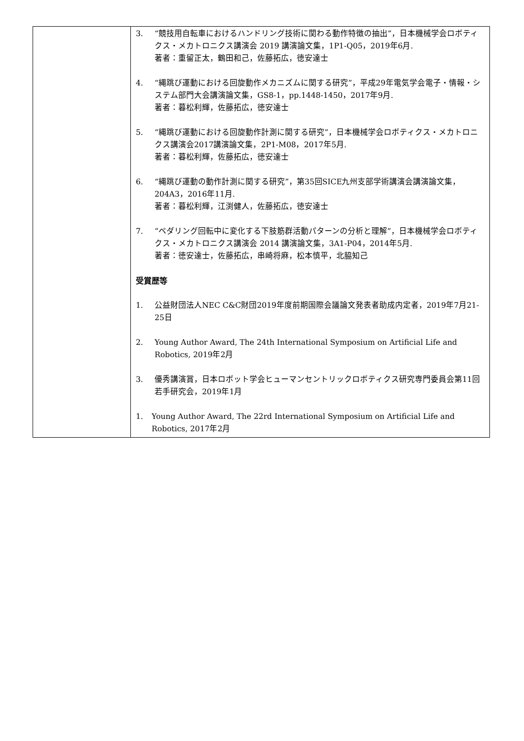| | 3. “競技用自転車におけるハンドリング技術に関わる動作特徴の抽出”，日本機械学会ロボティクス・メカトロニクス講演会 2019 講演論文集，1P1-Q05，2019年6月. 著者：重留正太，鶴田和己，佐藤拓広，徳安達士 4. “縄跳び運動における回旋動作メカニズムに関する研究”，平成29年電気学会電子・情報・システム部門大会講演論文集，GS8-1，pp.1448-1450，2017年9月. 著者：暮松利輝，佐藤拓広，徳安達士 5. “縄跳び運動における回旋動作計測に関する研究”，日本機械学会ロボティクス・メカトロニクス講演会2017講演論文集，2P1-M08，2017年5月. 著者：暮松利輝，佐藤拓広，徳安達士 6. “縄跳び運動の動作計測に関する研究”，第35回SICE九州支部学術講演会講演論文集，204A3，2016年11月. 著者：暮松利輝，江渕健人，佐藤拓広，徳安達士 7. “ペダリング回転中に変化する下肢筋群活動パターンの分析と理解”，日本機械学会ロボティクス・メカトロニクス講演会 2014 講演論文集，3A1-P04，2014年5月. 著者：徳安達士，佐藤拓広，串崎将麻，松本慎平，北脇知己 受賞歴等 1. 公益財団法人NEC C&C財団2019年度前期国際会議論文発表者助成内定者，2019年7月21-25日 2. Young Author Award, The 24th International Symposium on Artificial Life and Robotics, 2019年2月 3. 優秀講演賞，日本ロボット学会ヒューマンセントリックロボティクス研究専門委員会第11回若手研究会，2019年1月 1. Young Author Award, The 22rd International Symposium on Artificial Life and Robotics, 2017年2月 |